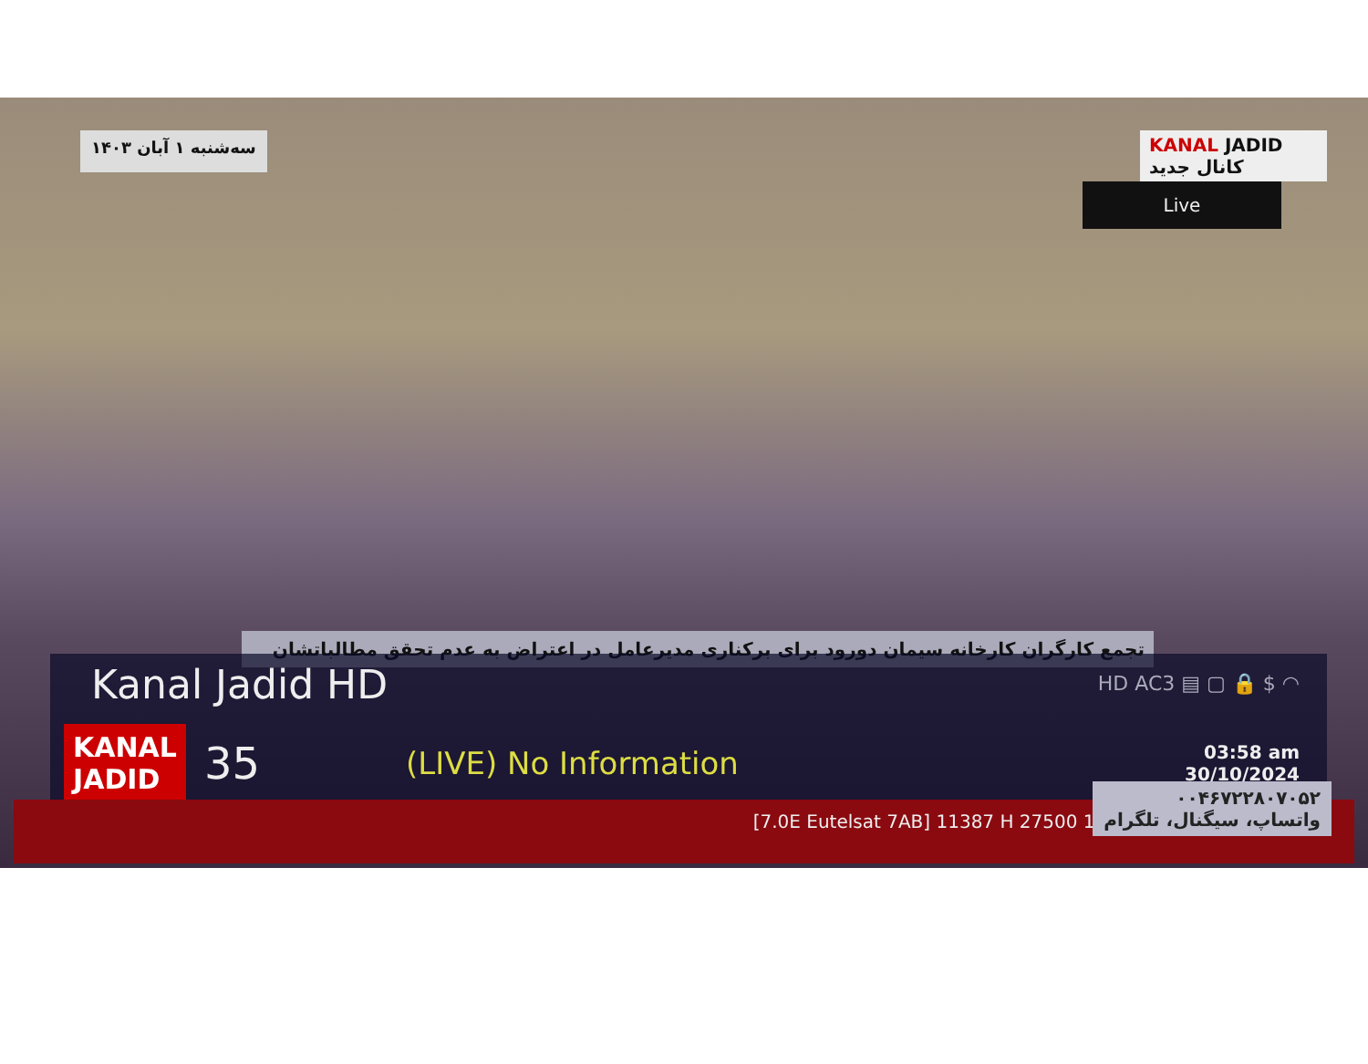سه‌شنبه ۱ آبان ۱۴۰۳
KANAL JADID
کانال جدید
Live
تجمع کارگران کارخانه سیمان دورود برای برکناری مدیرعامل در اعتراض به عدم تحقق مطالباتشان
Kanal Jadid HD
HD AC3 ▤ ▢ 🔒 $ ◠
KANAL
JADID
35
(LIVE) No Information
03:58 am
30/10/2024
[7.0E Eutelsat 7AB] 11387 H 27500 100%
۰۰۴۶۷۲۲۸۰۷۰۵۲
واتساپ، سیگنال، تلگرام